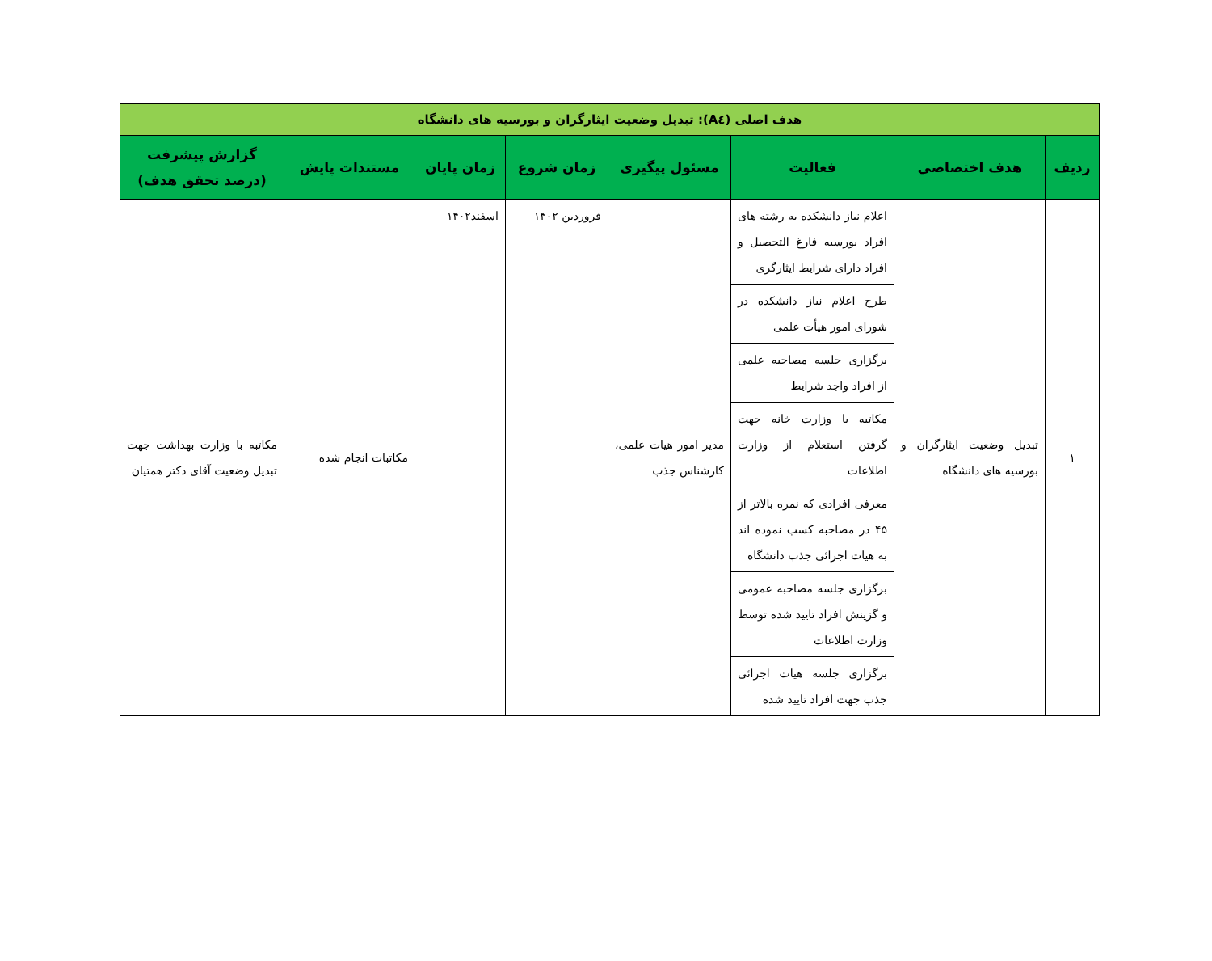| هدف اصلی (A٤): تبدیل وضعیت ایثارگران و بورسیه های دانشگاه | | | | | | | |
| ردیف | هدف اختصاصی | فعالیت | مسئول پیگیری | زمان شروع | زمان پایان | مستندات پایش | گزارش پیشرفت (درصد تحقق هدف) |
| ١ | تبدیل وضعیت ایثارگران و بورسیه های دانشگاه | اعلام نیاز دانشکده به رشته های افراد بورسیه فارغ التحصیل و افراد دارای شرایط ایثارگری | مدیر امور هیات علمی، کارشناس جذب | فروردین ۱۴۰۲ | اسفند۱۴۰۲ | مکاتبات انجام شده | مکاتبه با وزارت بهداشت جهت تبدیل وضعیت آقای دکتر همتیان |
| | | طرح اعلام نیاز دانشکده در شورای امور هیأت علمی | | | | | |
| | | برگزاری جلسه مصاحبه علمی از افراد واجد شرایط | | | | | |
| | | مکاتبه با وزارت خانه جهت گرفتن استعلام از وزارت اطلاعات | | | | | |
| | | معرفی افرادی که نمره بالاتر از ۴۵ در مصاحبه کسب نموده اند به هیات اجرائی جذب دانشگاه | | | | | |
| | | برگزاری جلسه مصاحبه عمومی و گزینش افراد تایید شده توسط وزارت اطلاعات | | | | | |
| | | برگزاری جلسه هیات اجرائی جذب جهت افراد تایید شده | | | | | |